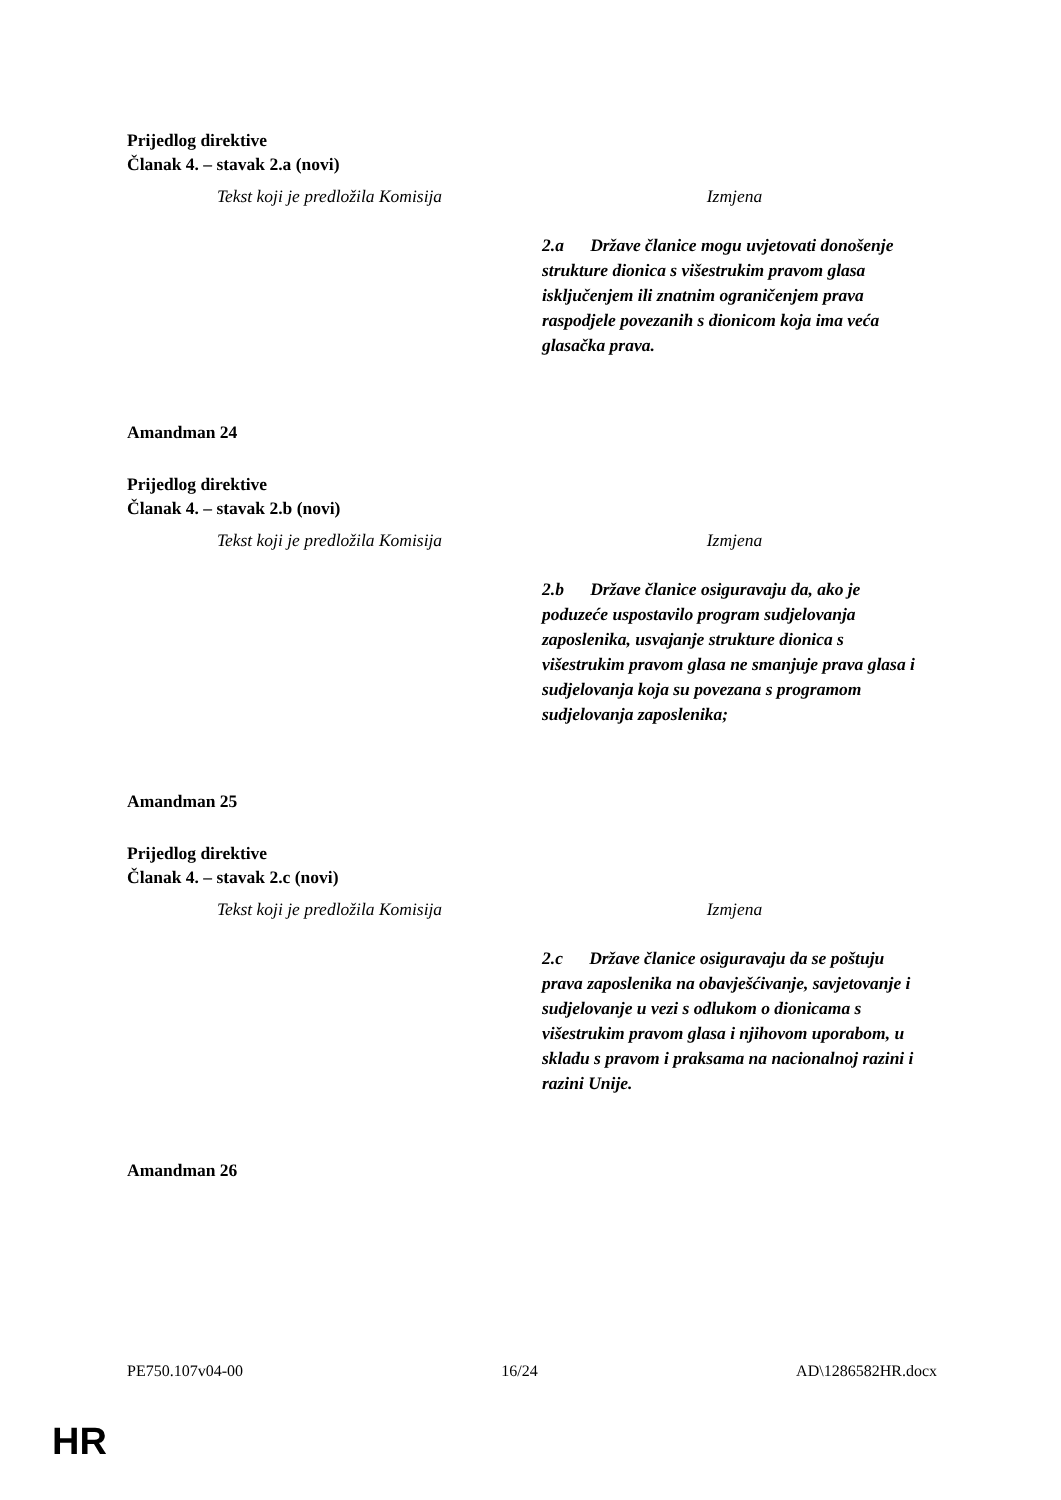Prijedlog direktive
Članak 4. – stavak 2.a (novi)
| Tekst koji je predložila Komisija | Izmjena |
| --- | --- |
| | 2.a Države članice mogu uvjetovati donošenje strukture dionica s višestrukim pravom glasa isključenjem ili znatnim ograničenjem prava raspodjele povezanih s dionicom koja ima veća glasačka prava. |
Amandman 24
Prijedlog direktive
Članak 4. – stavak 2.b (novi)
| Tekst koji je predložila Komisija | Izmjena |
| --- | --- |
| | 2.b Države članice osiguravaju da, ako je poduzeće uspostavilo program sudjelovanja zaposlenika, usvajanje strukture dionica s višestrukim pravom glasa ne smanjuje prava glasa i sudjelovanja koja su povezana s programom sudjelovanja zaposlenika; |
Amandman 25
Prijedlog direktive
Članak 4. – stavak 2.c (novi)
| Tekst koji je predložila Komisija | Izmjena |
| --- | --- |
| | 2.c Države članice osiguravaju da se poštuju prava zaposlenika na obavješćivanje, savjetovanje i sudjelovanje u vezi s odlukom o dionicama s višestrukim pravom glasa i njihovom uporabom, u skladu s pravom i praksama na nacionalnoj razini i razini Unije. |
Amandman 26
PE750.107v04-00 16/24 AD\1286582HR.docx
HR